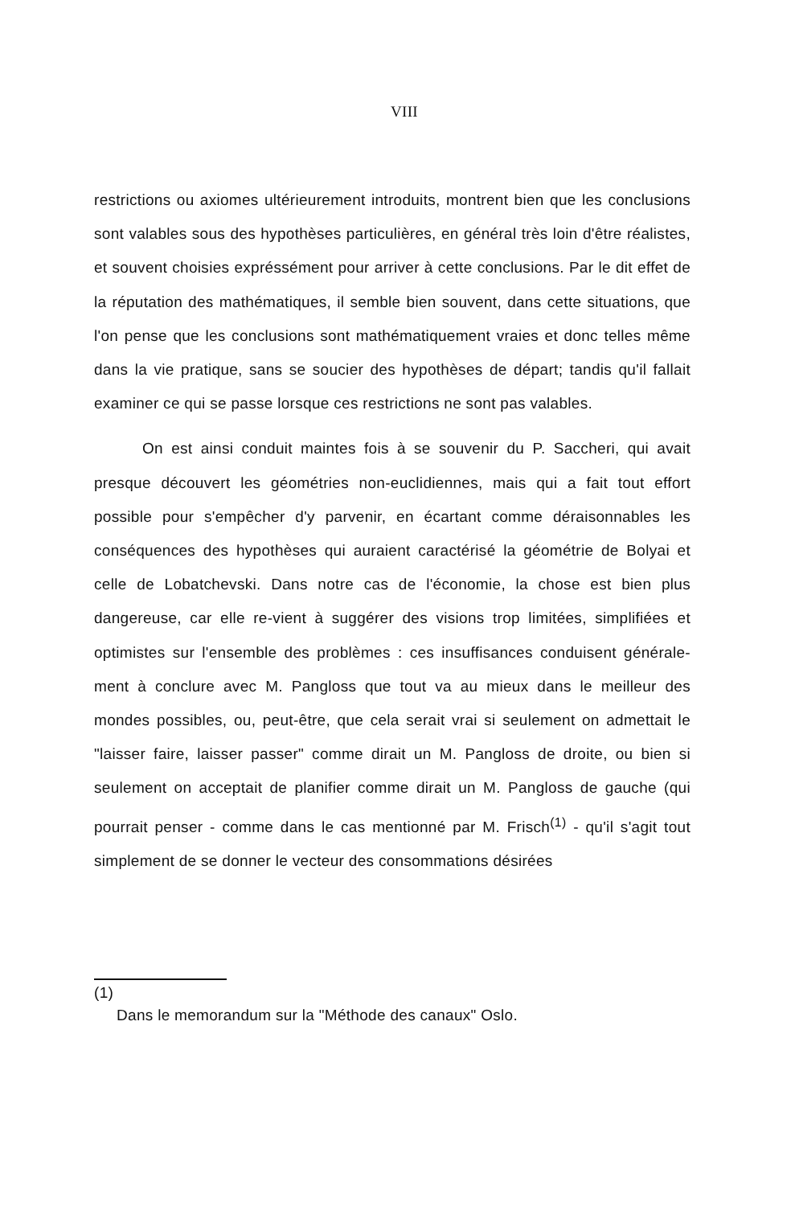VIII
restrictions ou axiomes ultérieurement introduits, montrent bien que les conclusions sont valables sous des hypothèses particulières, en général très loin d'être réalistes, et souvent choisies expréssément pour arriver à cette conclusions. Par le dit effet de la réputation des mathématiques, il semble bien souvent, dans cette situations, que l'on pense que les conclusions sont mathématiquement vraies et donc telles même dans la vie pratique, sans se soucier des hypothèses de départ; tandis qu'il fallait examiner ce qui se passe lorsque ces restrictions ne sont pas valables.
On est ainsi conduit maintes fois à se souvenir du P. Saccheri, qui avait presque découvert les géométries non-euclidiennes, mais qui a fait tout effort possible pour s'empêcher d'y parvenir, en écartant comme déraisonnables les conséquences des hypothèses qui auraient caractérisé la géométrie de Bolyai et celle de Lobatchevski. Dans notre cas de l'économie, la chose est bien plus dangereuse, car elle re-vient à suggérer des visions trop limitées, simplifiées et optimistes sur l'ensemble des problèmes : ces insuffisances conduisent générale-ment à conclure avec M. Pangloss que tout va au mieux dans le meilleur des mondes possibles, ou, peut-être, que cela serait vrai si seulement on admettait le "laisser faire, laisser passer" comme dirait un M. Pangloss de droite, ou bien si seulement on acceptait de planifier comme dirait un M. Pangloss de gauche (qui pourrait penser - comme dans le cas mentionné par M. Frisch<sup>(1)</sup> - qu'il s'agit tout simplement de se donner le vecteur des consommations désirées
(1)
Dans le memorandum sur la "Méthode des canaux" Oslo.